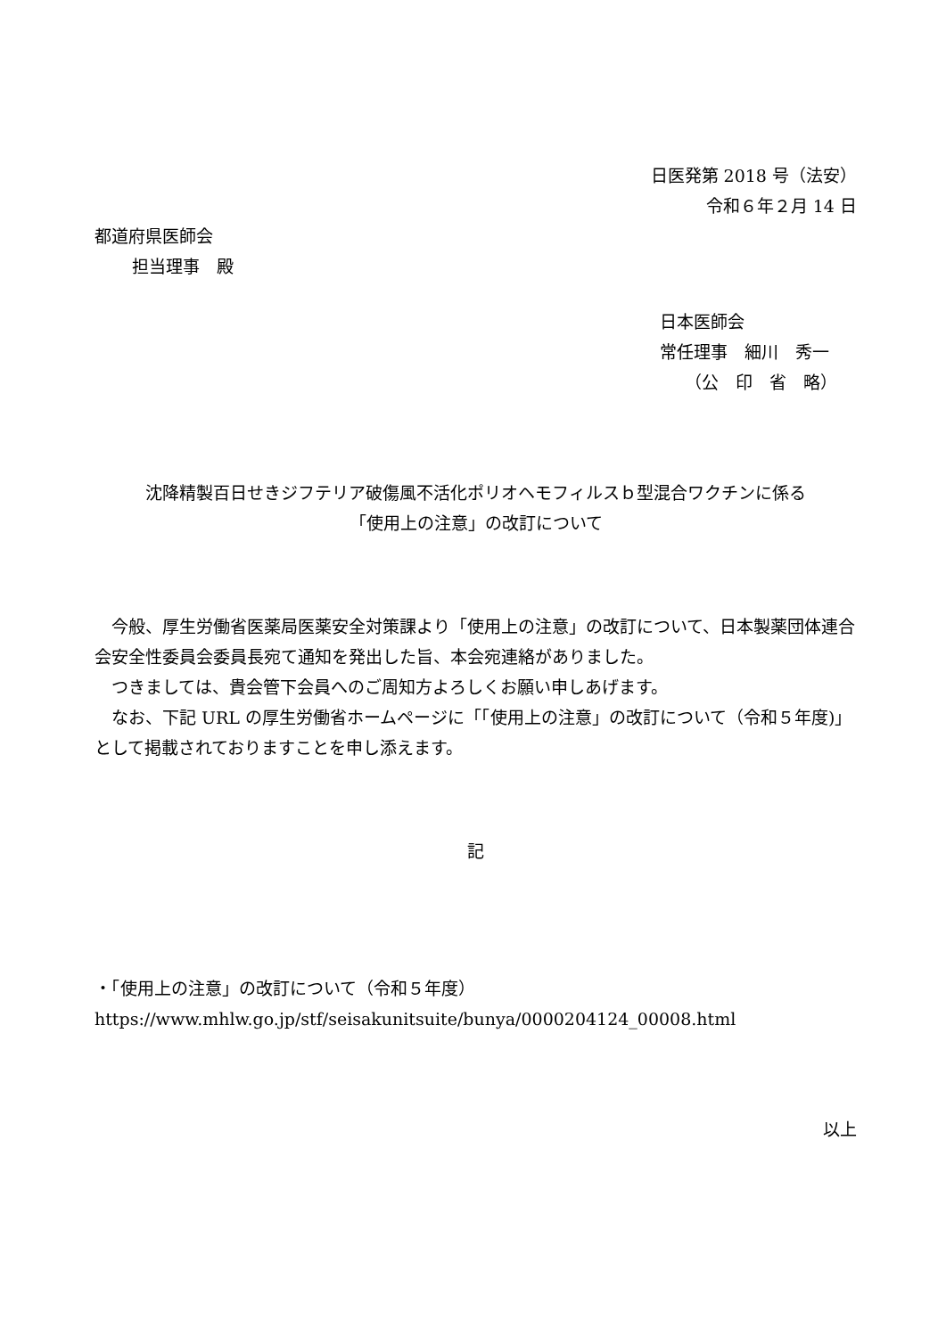日医発第 2018 号（法安）
令和６年２月 14 日
都道府県医師会
担当理事　殿
日本医師会
常任理事　細川　秀一
（公　印　省　略）
沈降精製百日せきジフテリア破傷風不活化ポリオヘモフィルスｂ型混合ワクチンに係る
「使用上の注意」の改訂について
今般、厚生労働省医薬局医薬安全対策課より「使用上の注意」の改訂について、日本製薬団体連合会安全性委員会委員長宛て通知を発出した旨、本会宛連絡がありました。
つきましては、貴会管下会員へのご周知方よろしくお願い申しあげます。
なお、下記 URL の厚生労働省ホームページに「「使用上の注意」の改訂について（令和５年度)」として掲載されておりますことを申し添えます。
記
・「使用上の注意」の改訂について（令和５年度）
https://www.mhlw.go.jp/stf/seisakunitsuite/bunya/0000204124_00008.html
以上